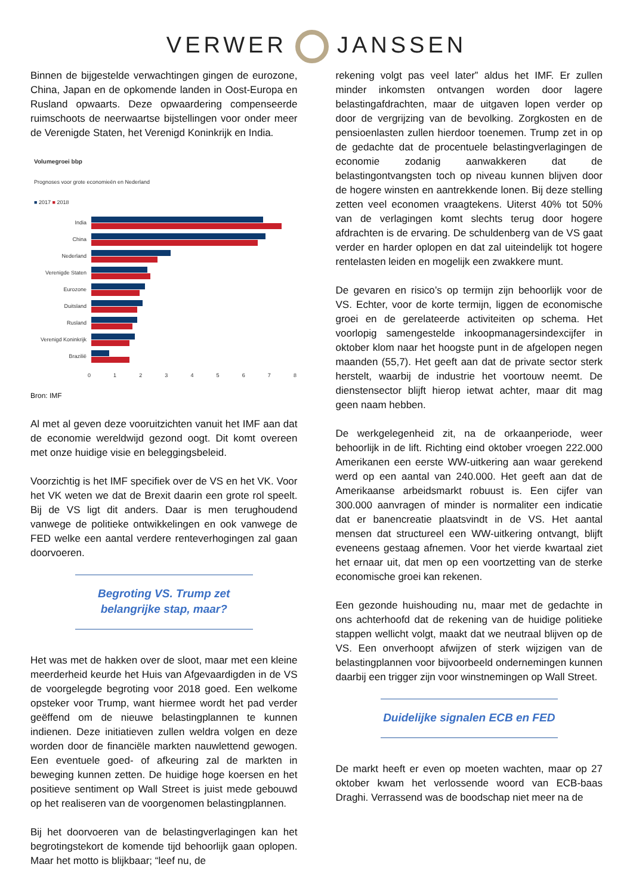VERWER JANSSEN
Binnen de bijgestelde verwachtingen gingen de eurozone, China, Japan en de opkomende landen in Oost-Europa en Rusland opwaarts. Deze opwaardering compenseerde ruimschoots de neerwaartse bijstellingen voor onder meer de Verenigde Staten, het Verenigd Koninkrijk en India.
Volumegroei bbp
Prognoses voor grote economieën en Nederland
■ 2017 ■ 2018
India
China
Nederland
Verenigde Staten
Eurozone
Duitsland
Rusland
Verenigd Koninkrijk
Brazilië
0 1 2 3 4 5 6 7 8
Bron: IMF
Al met al geven deze vooruitzichten vanuit het IMF aan dat de economie wereldwijd gezond oogt. Dit komt overeen met onze huidige visie en beleggingsbeleid.
Voorzichtig is het IMF specifiek over de VS en het VK. Voor het VK weten we dat de Brexit daarin een grote rol speelt. Bij de VS ligt dit anders. Daar is men terughoudend vanwege de politieke ontwikkelingen en ook vanwege de FED welke een aantal verdere renteverhogingen zal gaan doorvoeren.
Begroting VS. Trump zet belangrijke stap, maar?
Het was met de hakken over de sloot, maar met een kleine meerderheid keurde het Huis van Afgevaardigden in de VS de voorgelegde begroting voor 2018 goed. Een welkome opsteker voor Trump, want hiermee wordt het pad verder geëffend om de nieuwe belastingplannen te kunnen indienen. Deze initiatieven zullen weldra volgen en deze worden door de financiële markten nauwlettend gewogen. Een eventuele goed- of afkeuring zal de markten in beweging kunnen zetten. De huidige hoge koersen en het positieve sentiment op Wall Street is juist mede gebouwd op het realiseren van de voorgenomen belastingplannen.
Bij het doorvoeren van de belastingverlagingen kan het begrotingstekort de komende tijd behoorlijk gaan oplopen. Maar het motto is blijkbaar; “leef nu, de
rekening volgt pas veel later” aldus het IMF. Er zullen minder inkomsten ontvangen worden door lagere belastingafdrachten, maar de uitgaven lopen verder op door de vergrijzing van de bevolking. Zorgkosten en de pensioenlasten zullen hierdoor toenemen. Trump zet in op de gedachte dat de procentuele belastingverlagingen de economie zodanig aanwakkeren dat de belastingontvangsten toch op niveau kunnen blijven door de hogere winsten en aantrekkende lonen. Bij deze stelling zetten veel economen vraagtekens. Uiterst 40% tot 50% van de verlagingen komt slechts terug door hogere afdrachten is de ervaring. De schuldenberg van de VS gaat verder en harder oplopen en dat zal uiteindelijk tot hogere rentelasten leiden en mogelijk een zwakkere munt.
De gevaren en risico’s op termijn zijn behoorlijk voor de VS. Echter, voor de korte termijn, liggen de economische groei en de gerelateerde activiteiten op schema. Het voorlopig samengestelde inkoopmanagersindexcijfer in oktober klom naar het hoogste punt in de afgelopen negen maanden (55,7). Het geeft aan dat de private sector sterk herstelt, waarbij de industrie het voortouw neemt. De dienstensector blijft hierop ietwat achter, maar dit mag geen naam hebben.
De werkgelegenheid zit, na de orkaanperiode, weer behoorlijk in de lift. Richting eind oktober vroegen 222.000 Amerikanen een eerste WW-uitkering aan waar gerekend werd op een aantal van 240.000. Het geeft aan dat de Amerikaanse arbeidsmarkt robuust is. Een cijfer van 300.000 aanvragen of minder is normaliter een indicatie dat er banencreatie plaatsvindt in de VS. Het aantal mensen dat structureel een WW-uitkering ontvangt, blijft eveneens gestaag afnemen. Voor het vierde kwartaal ziet het ernaar uit, dat men op een voortzetting van de sterke economische groei kan rekenen.
Een gezonde huishouding nu, maar met de gedachte in ons achterhoofd dat de rekening van de huidige politieke stappen wellicht volgt, maakt dat we neutraal blijven op de VS. Een onverhoopt afwijzen of sterk wijzigen van de belastingplannen voor bijvoorbeeld ondernemingen kunnen daarbij een trigger zijn voor winstnemingen op Wall Street.
Duidelijke signalen ECB en FED
De markt heeft er even op moeten wachten, maar op 27 oktober kwam het verlossende woord van ECB-baas Draghi. Verrassend was de boodschap niet meer na de